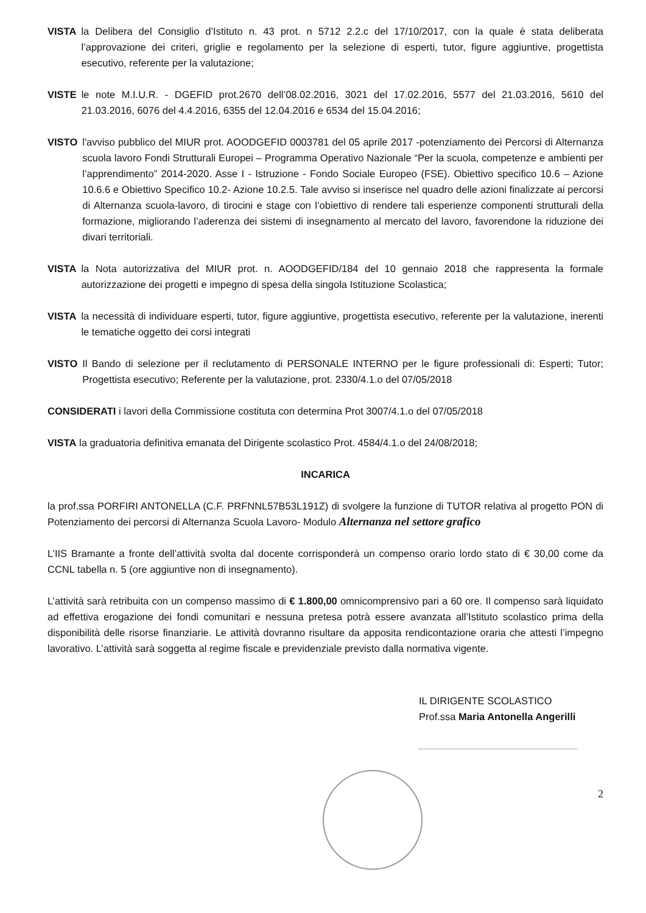VISTA la Delibera del Consiglio d’Istituto n. 43 prot. n 5712 2.2.c del 17/10/2017, con la quale è stata deliberata l’approvazione dei criteri, griglie e regolamento per la selezione di esperti, tutor, figure aggiuntive, progettista esecutivo, referente per la valutazione;
VISTE le note M.I.U.R. - DGEFID prot.2670 dell’08.02.2016, 3021 del 17.02.2016, 5577 del 21.03.2016, 5610 del 21.03.2016, 6076 del 4.4.2016, 6355 del 12.04.2016 e 6534 del 15.04.2016;
VISTO l'avviso pubblico del MIUR prot. AOODGEFID 0003781 del 05 aprile 2017 -potenziamento dei Percorsi di Alternanza scuola lavoro Fondi Strutturali Europei – Programma Operativo Nazionale “Per la scuola, competenze e ambienti per l’apprendimento” 2014-2020. Asse I - Istruzione - Fondo Sociale Europeo (FSE). Obiettivo specifico 10.6 – Azione 10.6.6 e Obiettivo Specifico 10.2- Azione 10.2.5. Tale avviso si inserisce nel quadro delle azioni finalizzate ai percorsi di Alternanza scuola-lavoro, di tirocini e stage con l’obiettivo di rendere tali esperienze componenti strutturali della formazione, migliorando l’aderenza dei sistemi di insegnamento al mercato del lavoro, favorendone la riduzione dei divari territoriali.
VISTA la Nota autorizzativa del MIUR prot. n. AOODGEFID/184 del 10 gennaio 2018 che rappresenta la formale autorizzazione dei progetti e impegno di spesa della singola Istituzione Scolastica;
VISTA la necessità di individuare esperti, tutor, figure aggiuntive, progettista esecutivo, referente per la valutazione, inerenti le tematiche oggetto dei corsi integrati
VISTO Il Bando di selezione per il reclutamento di PERSONALE INTERNO per le figure professionali di: Esperti; Tutor; Progettista esecutivo; Referente per la valutazione, prot. 2330/4.1.o del 07/05/2018
CONSIDERATI i lavori della Commissione costituta con determina Prot 3007/4.1.o del 07/05/2018
VISTA la graduatoria definitiva emanata del Dirigente scolastico Prot. 4584/4.1.o del 24/08/2018;
INCARICA
la prof.ssa PORFIRI ANTONELLA (C.F. PRFNNL57B53L191Z) di svolgere la funzione di TUTOR relativa al progetto PON di Potenziamento dei percorsi di Alternanza Scuola Lavoro- Modulo Alternanza nel settore grafico
L’IIS Bramante a fronte dell’attività svolta dal docente corrisponderà un compenso orario lordo stato di € 30,00 come da CCNL tabella n. 5 (ore aggiuntive non di insegnamento).
L’attività sarà retribuita con un compenso massimo di € 1.800,00 omnicomprensivo pari a 60 ore. Il compenso sarà liquidato ad effettiva erogazione dei fondi comunitari e nessuna pretesa potrà essere avanzata all’Istituto scolastico prima della disponibilità delle risorse finanziarie. Le attività dovranno risultare da apposita rendicontazione oraria che attesti l’impegno lavorativo. L’attività sarà soggetta al regime fiscale e previdenziale previsto dalla normativa vigente.
IL DIRIGENTE SCOLASTICO
Prof.ssa Maria Antonella Angerilli
2